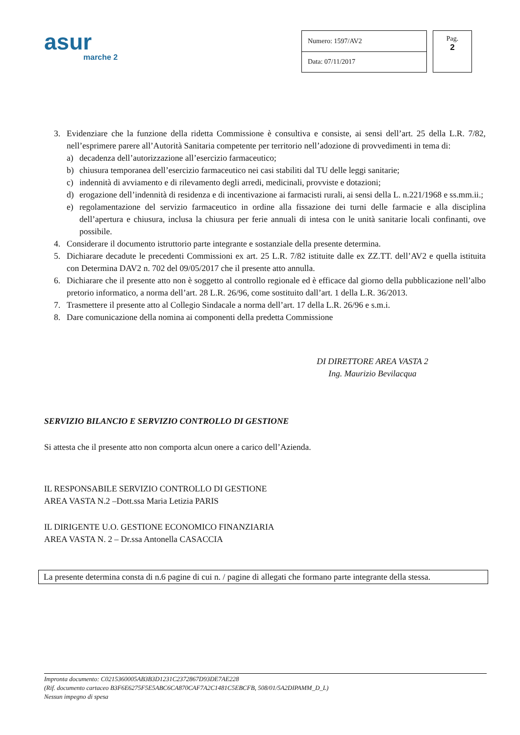asur
marche 2
| Numero: 1597/AV2 |
| Data: 07/11/2017 |
Pag.
2
3. Evidenziare che la funzione della ridetta Commissione è consultiva e consiste, ai sensi dell’art. 25 della L.R. 7/82, nell’esprimere parere all’Autorità Sanitaria competente per territorio nell’adozione di provvedimenti in tema di:
a) decadenza dell’autorizzazione all’esercizio farmaceutico;
b) chiusura temporanea dell’esercizio farmaceutico nei casi stabiliti dal TU delle leggi sanitarie;
c) indennità di avviamento e di rilevamento degli arredi, medicinali, provviste e dotazioni;
d) erogazione dell’indennità di residenza e di incentivazione ai farmacisti rurali, ai sensi della L. n.221/1968 e ss.mm.ii.;
e) regolamentazione del servizio farmaceutico in ordine alla fissazione dei turni delle farmacie e alla disciplina dell’apertura e chiusura, inclusa la chiusura per ferie annuali di intesa con le unità sanitarie locali confinanti, ove possibile.
4. Considerare il documento istruttorio parte integrante e sostanziale della presente determina.
5. Dichiarare decadute le precedenti Commissioni ex art. 25 L.R. 7/82 istituite dalle ex ZZ.TT. dell’AV2 e quella istituita con Determina DAV2 n. 702 del 09/05/2017 che il presente atto annulla.
6. Dichiarare che il presente atto non è soggetto al controllo regionale ed è efficace dal giorno della pubblicazione nell’albo pretorio informatico, a norma dell’art. 28 L.R. 26/96, come sostituito dall’art. 1 della L.R. 36/2013.
7. Trasmettere il presente atto al Collegio Sindacale a norma dell’art. 17 della L.R. 26/96 e s.m.i.
8. Dare comunicazione della nomina ai componenti della predetta Commissione
DI DIRETTORE AREA VASTA 2
Ing. Maurizio Bevilacqua
SERVIZIO BILANCIO E SERVIZIO CONTROLLO DI GESTIONE
Si attesta che il presente atto non comporta alcun onere a carico dell’Azienda.
IL RESPONSABILE SERVIZIO CONTROLLO DI GESTIONE
AREA VASTA N.2 –Dott.ssa Maria Letizia PARIS
IL DIRIGENTE U.O. GESTIONE ECONOMICO FINANZIARIA
AREA VASTA N. 2 – Dr.ssa Antonella CASACCIA
La presente determina consta di n.6 pagine di cui n. / pagine di allegati che formano parte integrante della stessa.
Impronta documento: C0215360005AB3B3D1231C2372867D93DE7AE228
(Rif. documento cartaceo B3F6E6275F5E5ABC6CA870CAF7A2C1481C5EBCFB, 508/01/5A2DIPAMM_D_L)
Nessun impegno di spesa